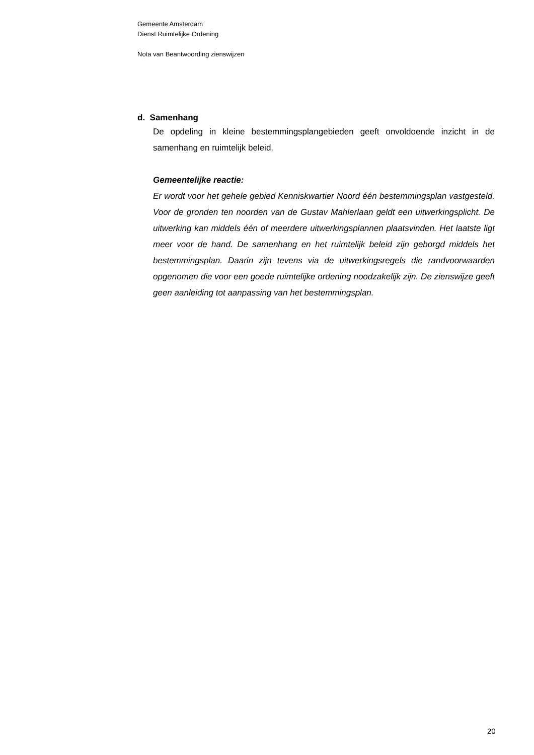Gemeente Amsterdam
Dienst Ruimtelijke Ordening
Nota van Beantwoording zienswijzen
d. Samenhang
De opdeling in kleine bestemmingsplangebieden geeft onvoldoende inzicht in de samenhang en ruimtelijk beleid.
Gemeentelijke reactie:
Er wordt voor het gehele gebied Kenniskwartier Noord één bestemmingsplan vastgesteld. Voor de gronden ten noorden van de Gustav Mahlerlaan geldt een uitwerkingsplicht. De uitwerking kan middels één of meerdere uitwerkingsplannen plaatsvinden. Het laatste ligt meer voor de hand. De samenhang en het ruimtelijk beleid zijn geborgd middels het bestemmingsplan. Daarin zijn tevens via de uitwerkingsregels die randvoorwaarden opgenomen die voor een goede ruimtelijke ordening noodzakelijk zijn. De zienswijze geeft geen aanleiding tot aanpassing van het bestemmingsplan.
20